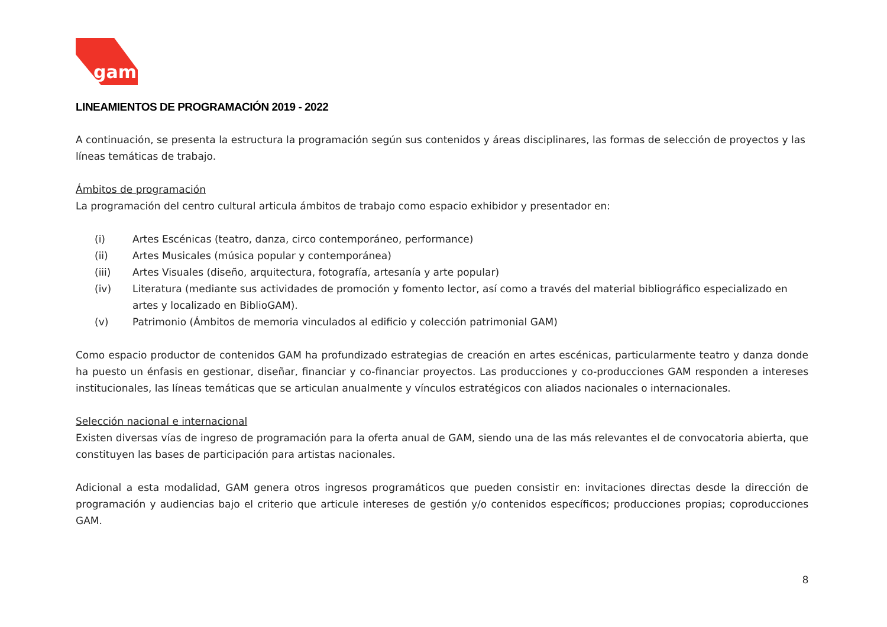gam
LINEAMIENTOS DE PROGRAMACIÓN 2019 - 2022
A continuación, se presenta la estructura la programación según sus contenidos y áreas disciplinares, las formas de selección de proyectos y las líneas temáticas de trabajo.
Ámbitos de programación
La programación del centro cultural articula ámbitos de trabajo como espacio exhibidor y presentador en:
(i) Artes Escénicas (teatro, danza, circo contemporáneo, performance)
(ii) Artes Musicales (música popular y contemporánea)
(iii) Artes Visuales (diseño, arquitectura, fotografía, artesanía y arte popular)
(iv) Literatura (mediante sus actividades de promoción y fomento lector, así como a través del material bibliográfico especializado en artes y localizado en BiblioGAM).
(v) Patrimonio (Ámbitos de memoria vinculados al edificio y colección patrimonial GAM)
Como espacio productor de contenidos GAM ha profundizado estrategias de creación en artes escénicas, particularmente teatro y danza donde ha puesto un énfasis en gestionar, diseñar, financiar y co-financiar proyectos. Las producciones y co-producciones GAM responden a intereses institucionales, las líneas temáticas que se articulan anualmente y vínculos estratégicos con aliados nacionales o internacionales.
Selección nacional e internacional
Existen diversas vías de ingreso de programación para la oferta anual de GAM, siendo una de las más relevantes el de convocatoria abierta, que constituyen las bases de participación para artistas nacionales.
Adicional a esta modalidad, GAM genera otros ingresos programáticos que pueden consistir en: invitaciones directas desde la dirección de programación y audiencias bajo el criterio que articule intereses de gestión y/o contenidos específicos; producciones propias; coproducciones GAM.
8